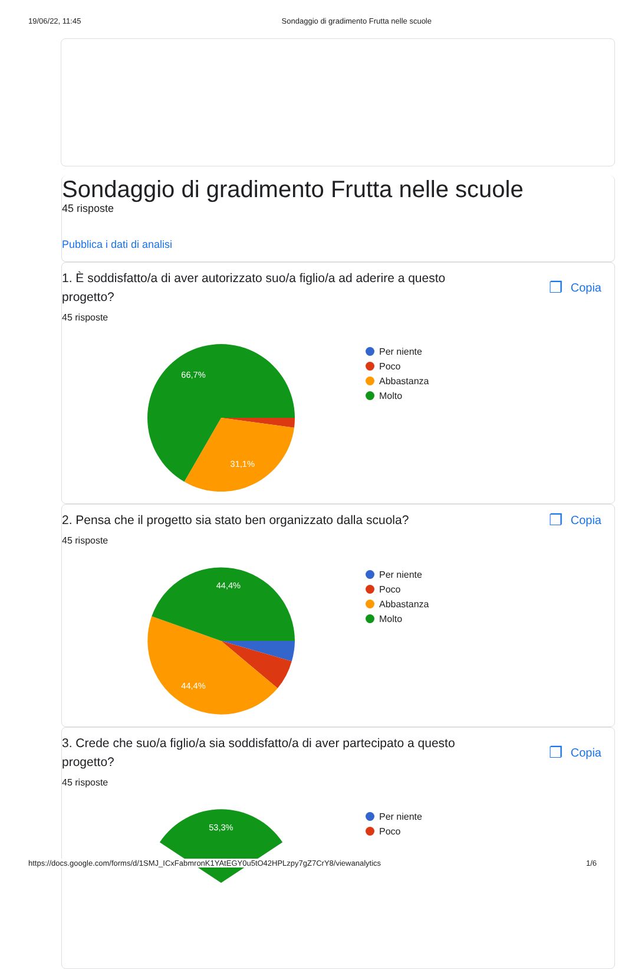19/06/22, 11:45 Sondaggio di gradimento Frutta nelle scuole
Sondaggio di gradimento Frutta nelle scuole
45 risposte
Pubblica i dati di analisi
1. È soddisfatto/a di aver autorizzato suo/a figlio/a ad aderire a questo progetto?
❐ Copia
45 risposte
66,7%
31,1%
Per niente
Poco
Abbastanza
Molto
2. Pensa che il progetto sia stato ben organizzato dalla scuola?
❐ Copia
45 risposte
44,4%
44,4%
Per niente
Poco
Abbastanza
Molto
3. Crede che suo/a figlio/a sia soddisfatto/a di aver partecipato a questo progetto?
❐ Copia
45 risposte
53,3%
Per niente
Poco
https://docs.google.com/forms/d/1SMJ_ICxFabmronK1YAtEGY0u5tO42HPLzpy7gZ7CrY8/viewanalytics 1/6